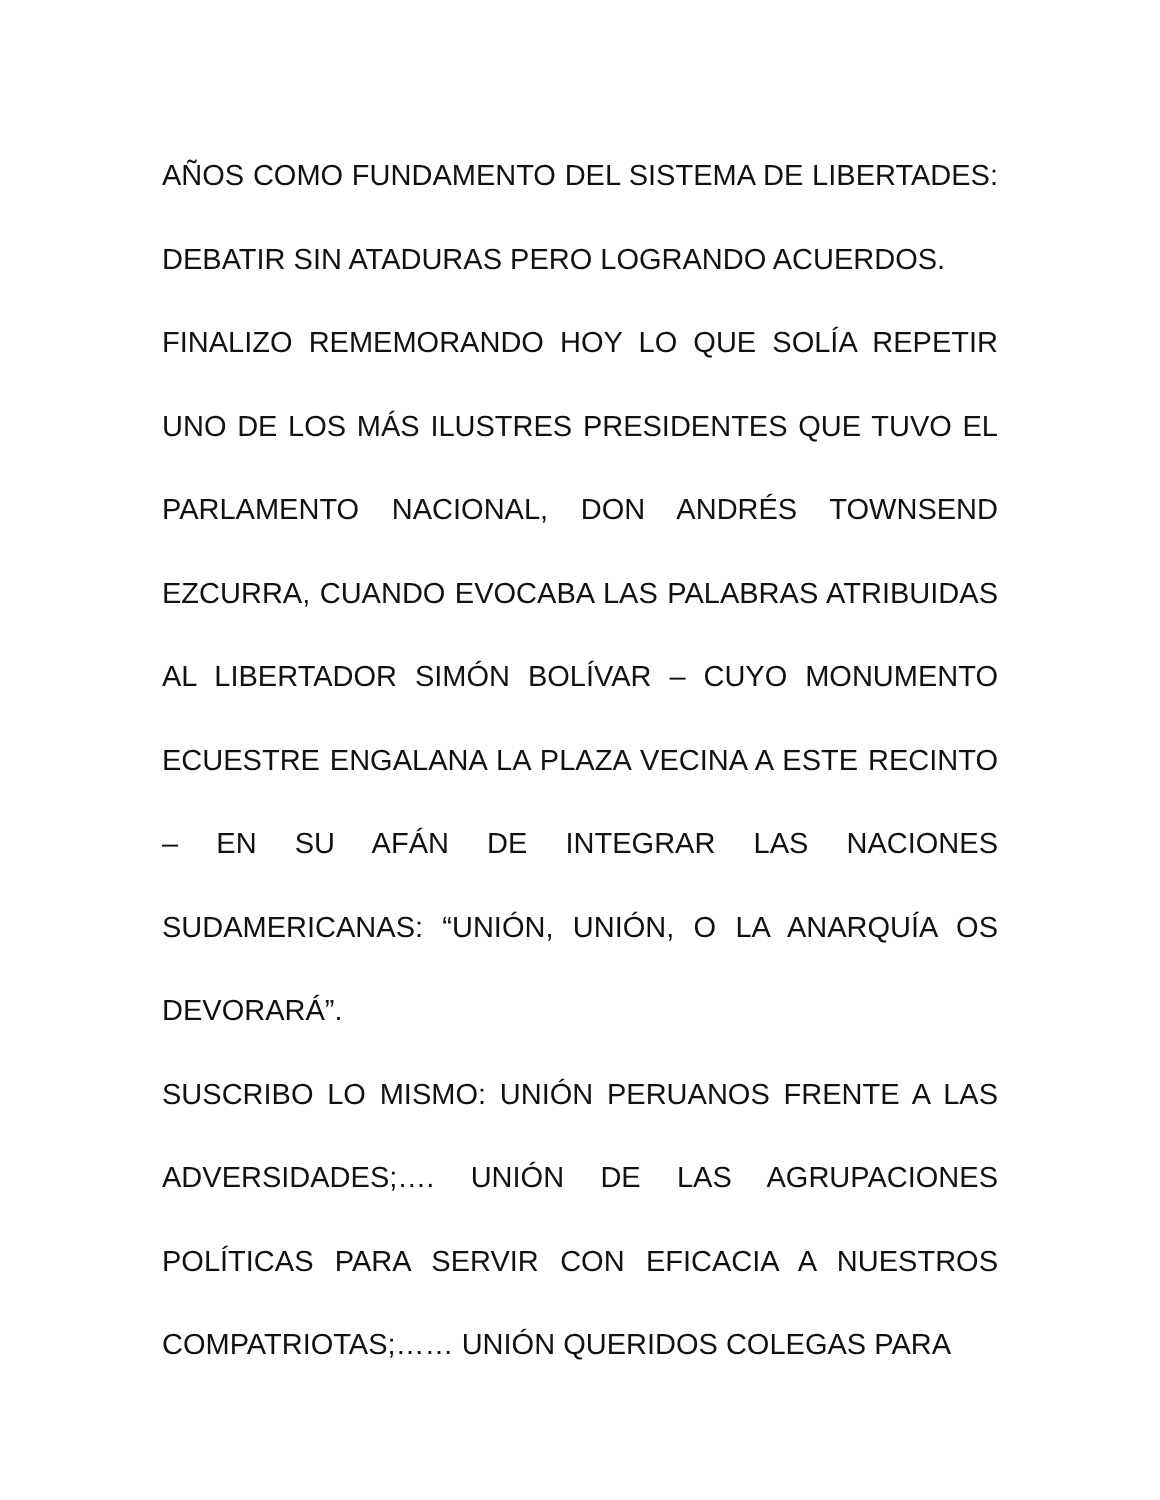AÑOS COMO FUNDAMENTO DEL SISTEMA DE LIBERTADES: DEBATIR SIN ATADURAS PERO LOGRANDO ACUERDOS.
FINALIZO REMEMORANDO HOY LO QUE SOLÍA REPETIR UNO DE LOS MÁS ILUSTRES PRESIDENTES QUE TUVO EL PARLAMENTO NACIONAL, DON ANDRÉS TOWNSEND EZCURRA, CUANDO EVOCABA LAS PALABRAS ATRIBUIDAS AL LIBERTADOR SIMÓN BOLÍVAR – CUYO MONUMENTO ECUESTRE ENGALANA LA PLAZA VECINA A ESTE RECINTO – EN SU AFÁN DE INTEGRAR LAS NACIONES SUDAMERICANAS: “UNIÓN, UNIÓN, O LA ANARQUÍA OS DEVORARÁ”.
SUSCRIBO LO MISMO: UNIÓN PERUANOS FRENTE A LAS ADVERSIDADES;…. UNIÓN DE LAS AGRUPACIONES POLÍTICAS PARA SERVIR CON EFICACIA A NUESTROS COMPATRIOTAS;…… UNIÓN QUERIDOS COLEGAS PARA